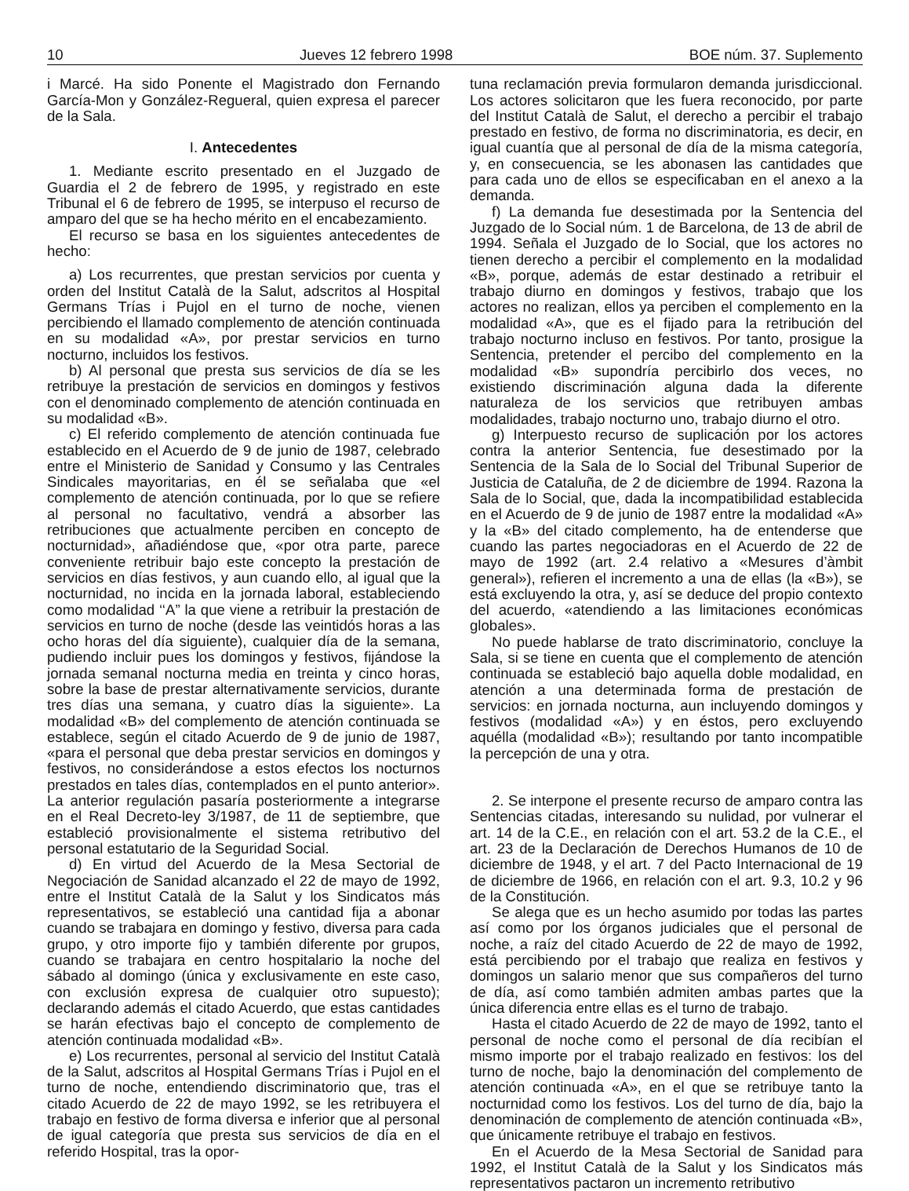10 Jueves 12 febrero 1998 BOE núm. 37. Suplemento
i Marcé. Ha sido Ponente el Magistrado don Fernando García-Mon y González-Regueral, quien expresa el parecer de la Sala.
I. Antecedentes
1. Mediante escrito presentado en el Juzgado de Guardia el 2 de febrero de 1995, y registrado en este Tribunal el 6 de febrero de 1995, se interpuso el recurso de amparo del que se ha hecho mérito en el encabezamiento.
El recurso se basa en los siguientes antecedentes de hecho:
a) Los recurrentes, que prestan servicios por cuenta y orden del Institut Català de la Salut, adscritos al Hospital Germans Trías i Pujol en el turno de noche, vienen percibiendo el llamado complemento de atención continuada en su modalidad «A», por prestar servicios en turno nocturno, incluidos los festivos.
b) Al personal que presta sus servicios de día se les retribuye la prestación de servicios en domingos y festivos con el denominado complemento de atención continuada en su modalidad «B».
c) El referido complemento de atención continuada fue establecido en el Acuerdo de 9 de junio de 1987, celebrado entre el Ministerio de Sanidad y Consumo y las Centrales Sindicales mayoritarias, en él se señalaba que «el complemento de atención continuada, por lo que se refiere al personal no facultativo, vendrá a absorber las retribuciones que actualmente perciben en concepto de nocturnidad», añadiéndose que, «por otra parte, parece conveniente retribuir bajo este concepto la prestación de servicios en días festivos, y aun cuando ello, al igual que la nocturnidad, no incida en la jornada laboral, estableciendo como modalidad ‘‘A” la que viene a retribuir la prestación de servicios en turno de noche (desde las veintidós horas a las ocho horas del día siguiente), cualquier día de la semana, pudiendo incluir pues los domingos y festivos, fijándose la jornada semanal nocturna media en treinta y cinco horas, sobre la base de prestar alternativamente servicios, durante tres días una semana, y cuatro días la siguiente». La modalidad «B» del complemento de atención continuada se establece, según el citado Acuerdo de 9 de junio de 1987, «para el personal que deba prestar servicios en domingos y festivos, no considerándose a estos efectos los nocturnos prestados en tales días, contemplados en el punto anterior». La anterior regulación pasaría posteriormente a integrarse en el Real Decreto-ley 3/1987, de 11 de septiembre, que estableció provisionalmente el sistema retributivo del personal estatutario de la Seguridad Social.
d) En virtud del Acuerdo de la Mesa Sectorial de Negociación de Sanidad alcanzado el 22 de mayo de 1992, entre el Institut Català de la Salut y los Sindicatos más representativos, se estableció una cantidad fija a abonar cuando se trabajara en domingo y festivo, diversa para cada grupo, y otro importe fijo y también diferente por grupos, cuando se trabajara en centro hospitalario la noche del sábado al domingo (única y exclusivamente en este caso, con exclusión expresa de cualquier otro supuesto); declarando además el citado Acuerdo, que estas cantidades se harán efectivas bajo el concepto de complemento de atención continuada modalidad «B».
e) Los recurrentes, personal al servicio del Institut Català de la Salut, adscritos al Hospital Germans Trías i Pujol en el turno de noche, entendiendo discriminatorio que, tras el citado Acuerdo de 22 de mayo 1992, se les retribuyera el trabajo en festivo de forma diversa e inferior que al personal de igual categoría que presta sus servicios de día en el referido Hospital, tras la opor-
tuna reclamación previa formularon demanda jurisdiccional. Los actores solicitaron que les fuera reconocido, por parte del Institut Català de Salut, el derecho a percibir el trabajo prestado en festivo, de forma no discriminatoria, es decir, en igual cuantía que al personal de día de la misma categoría, y, en consecuencia, se les abonasen las cantidades que para cada uno de ellos se especificaban en el anexo a la demanda.
f) La demanda fue desestimada por la Sentencia del Juzgado de lo Social núm. 1 de Barcelona, de 13 de abril de 1994. Señala el Juzgado de lo Social, que los actores no tienen derecho a percibir el complemento en la modalidad «B», porque, además de estar destinado a retribuir el trabajo diurno en domingos y festivos, trabajo que los actores no realizan, ellos ya perciben el complemento en la modalidad «A», que es el fijado para la retribución del trabajo nocturno incluso en festivos. Por tanto, prosigue la Sentencia, pretender el percibo del complemento en la modalidad «B» supondría percibirlo dos veces, no existiendo discriminación alguna dada la diferente naturaleza de los servicios que retribuyen ambas modalidades, trabajo nocturno uno, trabajo diurno el otro.
g) Interpuesto recurso de suplicación por los actores contra la anterior Sentencia, fue desestimado por la Sentencia de la Sala de lo Social del Tribunal Superior de Justicia de Cataluña, de 2 de diciembre de 1994. Razona la Sala de lo Social, que, dada la incompatibilidad establecida en el Acuerdo de 9 de junio de 1987 entre la modalidad «A» y la «B» del citado complemento, ha de entenderse que cuando las partes negociadoras en el Acuerdo de 22 de mayo de 1992 (art. 2.4 relativo a «Mesures d’àmbit general»), refieren el incremento a una de ellas (la «B»), se está excluyendo la otra, y, así se deduce del propio contexto del acuerdo, «atendiendo a las limitaciones económicas globales».
No puede hablarse de trato discriminatorio, concluye la Sala, si se tiene en cuenta que el complemento de atención continuada se estableció bajo aquella doble modalidad, en atención a una determinada forma de prestación de servicios: en jornada nocturna, aun incluyendo domingos y festivos (modalidad «A») y en éstos, pero excluyendo aquélla (modalidad «B»); resultando por tanto incompatible la percepción de una y otra.
2. Se interpone el presente recurso de amparo contra las Sentencias citadas, interesando su nulidad, por vulnerar el art. 14 de la C.E., en relación con el art. 53.2 de la C.E., el art. 23 de la Declaración de Derechos Humanos de 10 de diciembre de 1948, y el art. 7 del Pacto Internacional de 19 de diciembre de 1966, en relación con el art. 9.3, 10.2 y 96 de la Constitución.
Se alega que es un hecho asumido por todas las partes así como por los órganos judiciales que el personal de noche, a raíz del citado Acuerdo de 22 de mayo de 1992, está percibiendo por el trabajo que realiza en festivos y domingos un salario menor que sus compañeros del turno de día, así como también admiten ambas partes que la única diferencia entre ellas es el turno de trabajo.
Hasta el citado Acuerdo de 22 de mayo de 1992, tanto el personal de noche como el personal de día recibían el mismo importe por el trabajo realizado en festivos: los del turno de noche, bajo la denominación del complemento de atención continuada «A», en el que se retribuye tanto la nocturnidad como los festivos. Los del turno de día, bajo la denominación de complemento de atención continuada «B», que únicamente retribuye el trabajo en festivos.
En el Acuerdo de la Mesa Sectorial de Sanidad para 1992, el Institut Català de la Salut y los Sindicatos más representativos pactaron un incremento retributivo